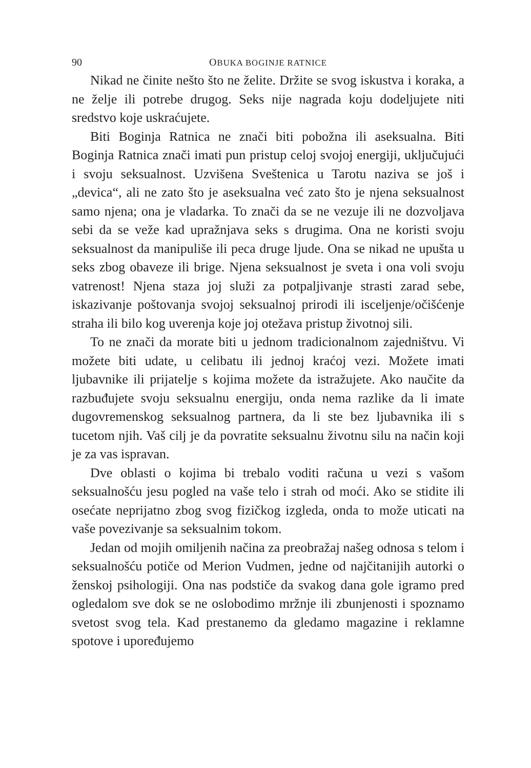90 OBUKA BOGINJE RATNICE
Nikad ne činite nešto što ne želite. Držite se svog iskustva i koraka, a ne želje ili potrebe drugog. Seks nije nagrada koju dodeljujete niti sredstvo koje uskraćujete.
Biti Boginja Ratnica ne znači biti pobožna ili aseksualna. Biti Boginja Ratnica znači imati pun pristup celoj svojoj energiji, uključujući i svoju seksualnost. Uzvišena Sveštenica u Tarotu naziva se još i „devica“, ali ne zato što je aseksualna već zato što je njena seksualnost samo njena; ona je vladarka. To znači da se ne vezuje ili ne dozvoljava sebi da se veže kad upražnjava seks s drugima. Ona ne koristi svoju seksualnost da manipuliše ili peca druge ljude. Ona se nikad ne upušta u seks zbog obaveze ili brige. Njena seksualnost je sveta i ona voli svoju vatrenost! Njena staza joj služi za potpaljivanje strasti zarad sebe, iskazivanje poštovanja svojoj seksualnoj prirodi ili isceljenje/očišćenje straha ili bilo kog uverenja koje joj otežava pristup životnoj sili.
To ne znači da morate biti u jednom tradicionalnom zajedništvu. Vi možete biti udate, u celibatu ili jednoj kraćoj vezi. Možete imati ljubavnike ili prijatelje s kojima možete da istražujete. Ako naučite da razbuđujete svoju seksualnu energiju, onda nema razlike da li imate dugovremenskog seksualnog partnera, da li ste bez ljubavnika ili s tucetom njih. Vaš cilj je da povratite seksualnu životnu silu na način koji je za vas ispravan.
Dve oblasti o kojima bi trebalo voditi računa u vezi s vašom seksualnošću jesu pogled na vaše telo i strah od moći. Ako se stidite ili osećate neprijatno zbog svog fizičkog izgleda, onda to može uticati na vaše povezivanje sa seksualnim tokom.
Jedan od mojih omiljenih načina za preobražaj našeg odnosa s telom i seksualnošću potiče od Merion Vudmen, jedne od najčitanijih autorki o ženskoj psihologiji. Ona nas podstiče da svakog dana gole igramo pred ogledalom sve dok se ne oslobodimo mržnje ili zbunjenosti i spoznamo svetost svog tela. Kad prestanemo da gledamo magazine i reklamne spotove i upoređujemo